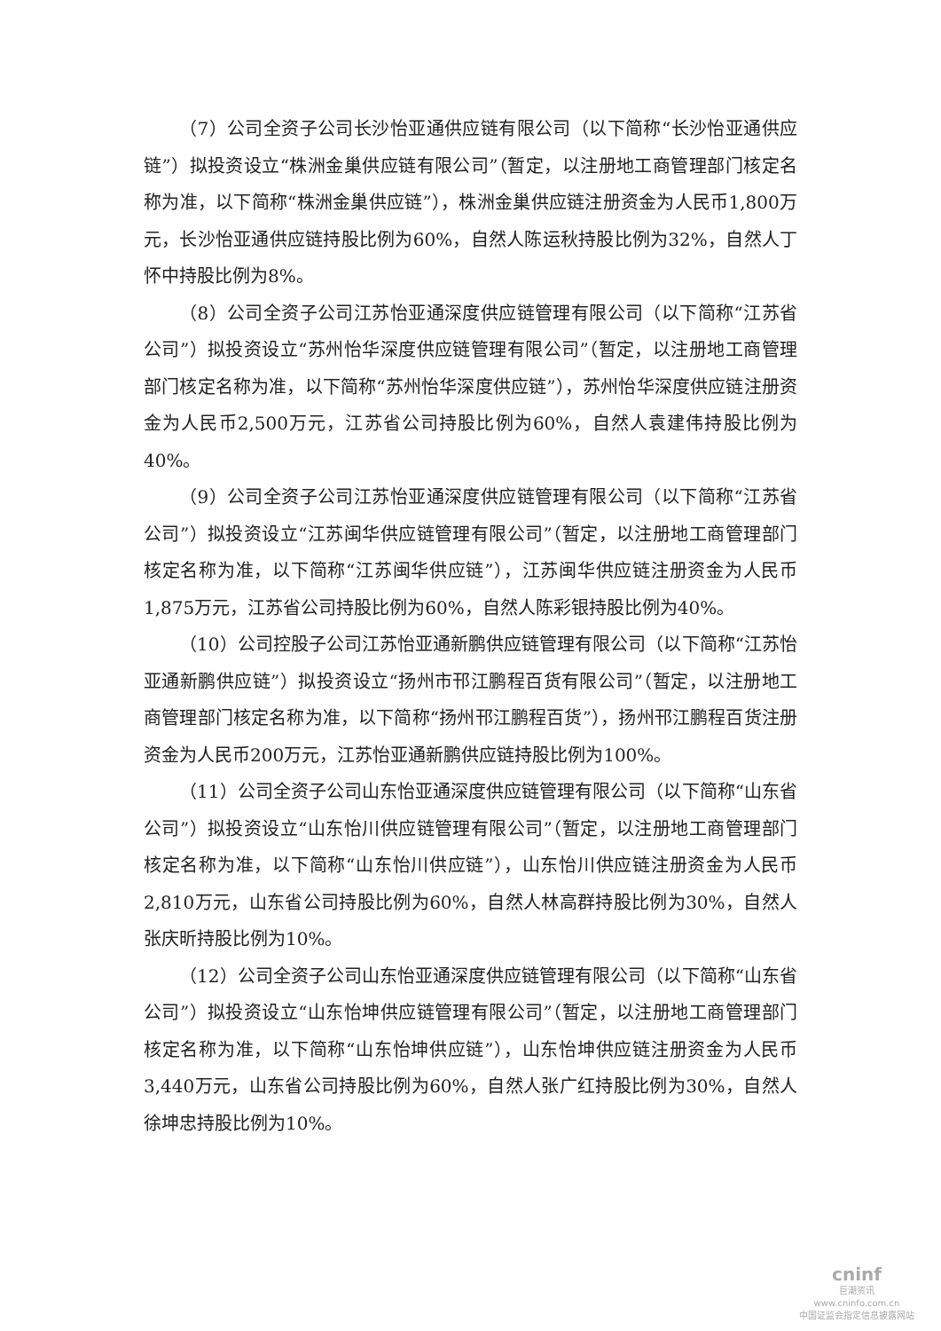（7）公司全资子公司长沙怡亚通供应链有限公司（以下简称“长沙怡亚通供应链”）拟投资设立“株洲金巢供应链有限公司”（暂定，以注册地工商管理部门核定名称为准，以下简称“株洲金巢供应链”），株洲金巢供应链注册资金为人民币1,800万元，长沙怡亚通供应链持股比例为60%，自然人陈运秋持股比例为32%，自然人丁怀中持股比例为8%。
（8）公司全资子公司江苏怡亚通深度供应链管理有限公司（以下简称“江苏省公司”）拟投资设立“苏州怡华深度供应链管理有限公司”（暂定，以注册地工商管理部门核定名称为准，以下简称“苏州怡华深度供应链”），苏州怡华深度供应链注册资金为人民币2,500万元，江苏省公司持股比例为60%，自然人袁建伟持股比例为40%。
（9）公司全资子公司江苏怡亚通深度供应链管理有限公司（以下简称“江苏省公司”）拟投资设立“江苏闽华供应链管理有限公司”（暂定，以注册地工商管理部门核定名称为准，以下简称“江苏闽华供应链”），江苏闽华供应链注册资金为人民币1,875万元，江苏省公司持股比例为60%，自然人陈彩银持股比例为40%。
（10）公司控股子公司江苏怡亚通新鹏供应链管理有限公司（以下简称“江苏怡亚通新鹏供应链”）拟投资设立“扬州市邗江鹏程百货有限公司”（暂定，以注册地工商管理部门核定名称为准，以下简称“扬州邗江鹏程百货”），扬州邗江鹏程百货注册资金为人民币200万元，江苏怡亚通新鹏供应链持股比例为100%。
（11）公司全资子公司山东怡亚通深度供应链管理有限公司（以下简称“山东省公司”）拟投资设立“山东怡川供应链管理有限公司”（暂定，以注册地工商管理部门核定名称为准，以下简称“山东怡川供应链”），山东怡川供应链注册资金为人民币2,810万元，山东省公司持股比例为60%，自然人林高群持股比例为30%，自然人张庆昕持股比例为10%。
（12）公司全资子公司山东怡亚通深度供应链管理有限公司（以下简称“山东省公司”）拟投资设立“山东怡坤供应链管理有限公司”（暂定，以注册地工商管理部门核定名称为准，以下简称“山东怡坤供应链”），山东怡坤供应链注册资金为人民币3,440万元，山东省公司持股比例为60%，自然人张广红持股比例为30%，自然人徐坤忠持股比例为10%。
cninf
巨潮资讯
www.cninfo.com.cn
中国证监会指定信息披露网站